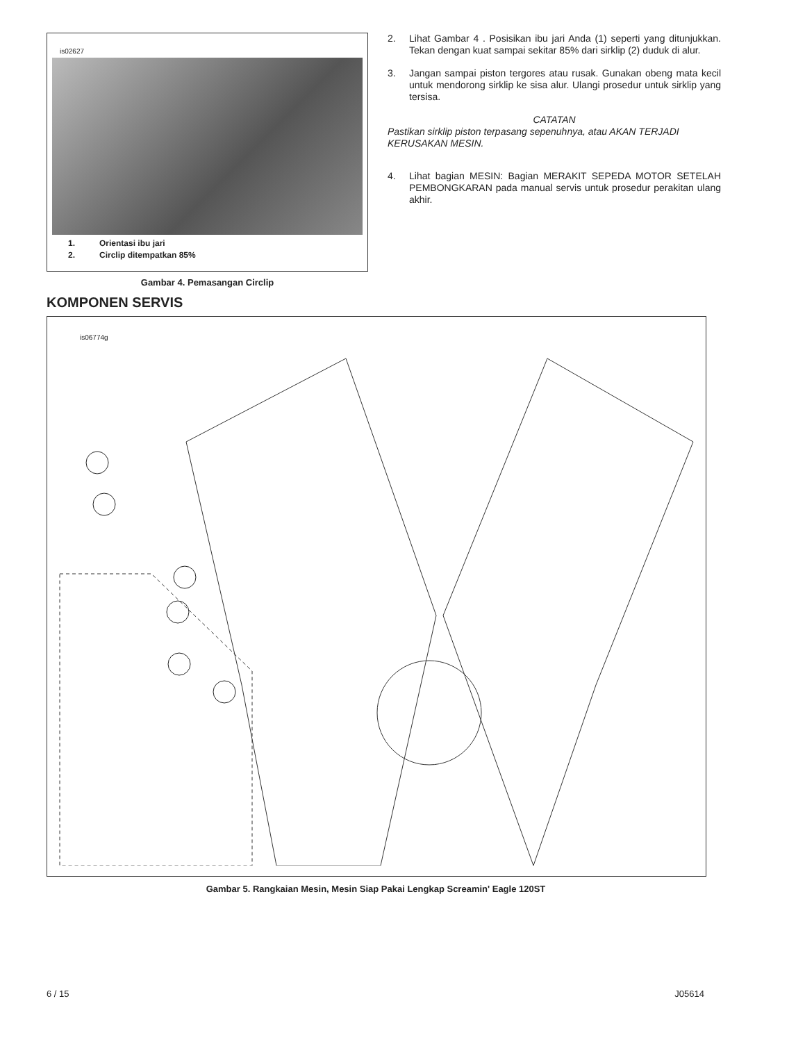is02627
1. Orientasi ibu jari
2. Circlip ditempatkan 85%
Gambar 4. Pemasangan Circlip
2. Lihat Gambar 4 . Posisikan ibu jari Anda (1) seperti yang ditunjukkan. Tekan dengan kuat sampai sekitar 85% dari sirklip (2) duduk di alur.
3. Jangan sampai piston tergores atau rusak. Gunakan obeng mata kecil untuk mendorong sirklip ke sisa alur. Ulangi prosedur untuk sirklip yang tersisa.
CATATAN
Pastikan sirklip piston terpasang sepenuhnya, atau AKAN TERJADI KERUSAKAN MESIN.
4. Lihat bagian MESIN: Bagian MERAKIT SEPEDA MOTOR SETELAH PEMBONGKARAN pada manual servis untuk prosedur perakitan ulang akhir.
KOMPONEN SERVIS
is06774g
Gambar 5. Rangkaian Mesin, Mesin Siap Pakai Lengkap Screamin' Eagle 120ST
6 / 15 J05614